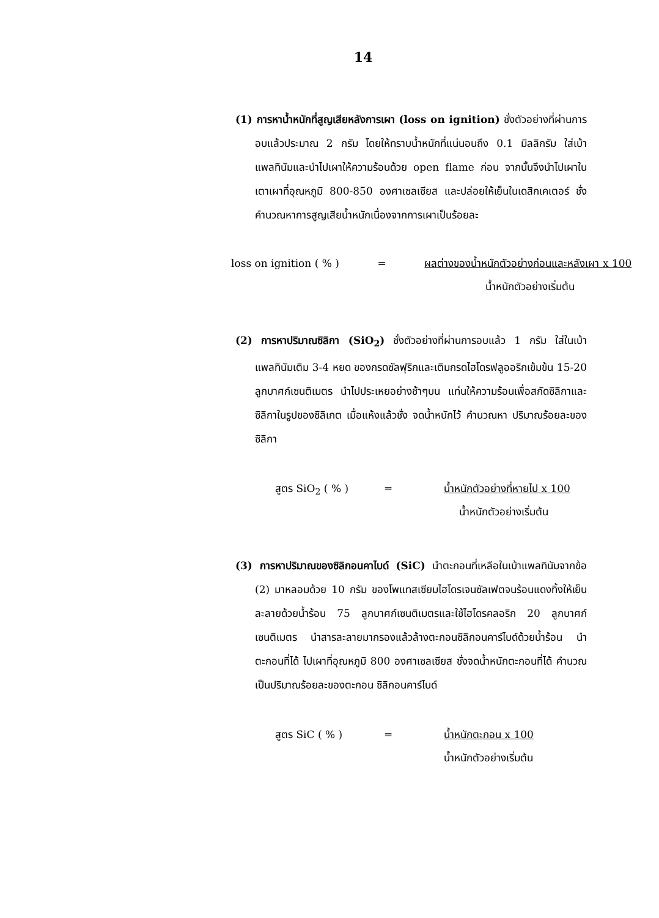14
(1) การหาน้ำหนักที่สูญเสียหลังการเผา (loss on ignition) ชั่งตัวอย่างที่ผ่านการอบแล้วประมาณ 2 กรัม โดยให้ทราบน้ำหนักที่แน่นอนถึง 0.1 มิลลิกรัม ใส่เบ้าแพลทินัมและนำไปเผาให้ความร้อนด้วย open flame ก่อน จากนั้นจึงนำไปเผาในเตาเผาที่อุณหภูมิ 800-850 องศาเซลเซียส และปล่อยให้เย็นในเดสิกเคเตอร์ ชั่งคำนวณหาการสูญเสียน้ำหนักเนื่องจากการเผาเป็นร้อยละ
loss on ignition ( % )
=
ผลต่างของน้ำหนักตัวอย่างก่อนและหลังเผา x 100
น้ำหนักตัวอย่างเริ่มต้น
(2) การหาปริมาณซิลิกา (SiO<sub>2</sub>) ชั่งตัวอย่างที่ผ่านการอบแล้ว 1 กรัม ใส่ในเบ้าแพลทินัมเติม 3-4 หยด ของกรดซัลฟุริกและเติมกรดไฮโดรฟลูออริกเข้มข้น 15-20 ลูกบาศก์เซนติเมตร นำไปประเหยอย่างช้าๆบน แท่นให้ความร้อนเพื่อสกัดซิลิกาและซิลิกาในรูปของซิลิเกต เมื่อแห้งแล้วชั่ง จดน้ำหนักไว้ คำนวณหา ปริมาณร้อยละของซิลิกา
สูตร SiO<sub>2</sub> ( % )
=
น้ำหนักตัวอย่างที่หายไป x 100
น้ำหนักตัวอย่างเริ่มต้น
(3) การหาปริมาณของซิลิกอนคาไบด์ (SiC) นำตะกอนที่เหลือในเบ้าแพลทินัมจากข้อ (2) มาหลอมด้วย 10 กรัม ของโพแทสเซียมไฮโดรเจนซัลเฟตจนร้อนแดงทิ้งให้เย็น ละลายด้วยน้ำร้อน 75 ลูกบาศก์เซนติเมตรและใช้ไฮโดรคลอริก 20 ลูกบาศก์เซนติเมตร นำสารละลายมากรองแล้วล้างตะกอนซิลิกอนคาร์ไบด์ด้วยน้ำร้อน นำตะกอนที่ได้ ไปเผาที่อุณหภูมิ 800 องศาเซลเซียส ชั่งจดน้ำหนักตะกอนที่ได้ คำนวณเป็นปริมาณร้อยละของตะกอน ซิลิกอนคาร์ไบด์
สูตร SiC ( % )
=
น้ำหนักตะกอน x 100
น้ำหนักตัวอย่างเริ่มต้น